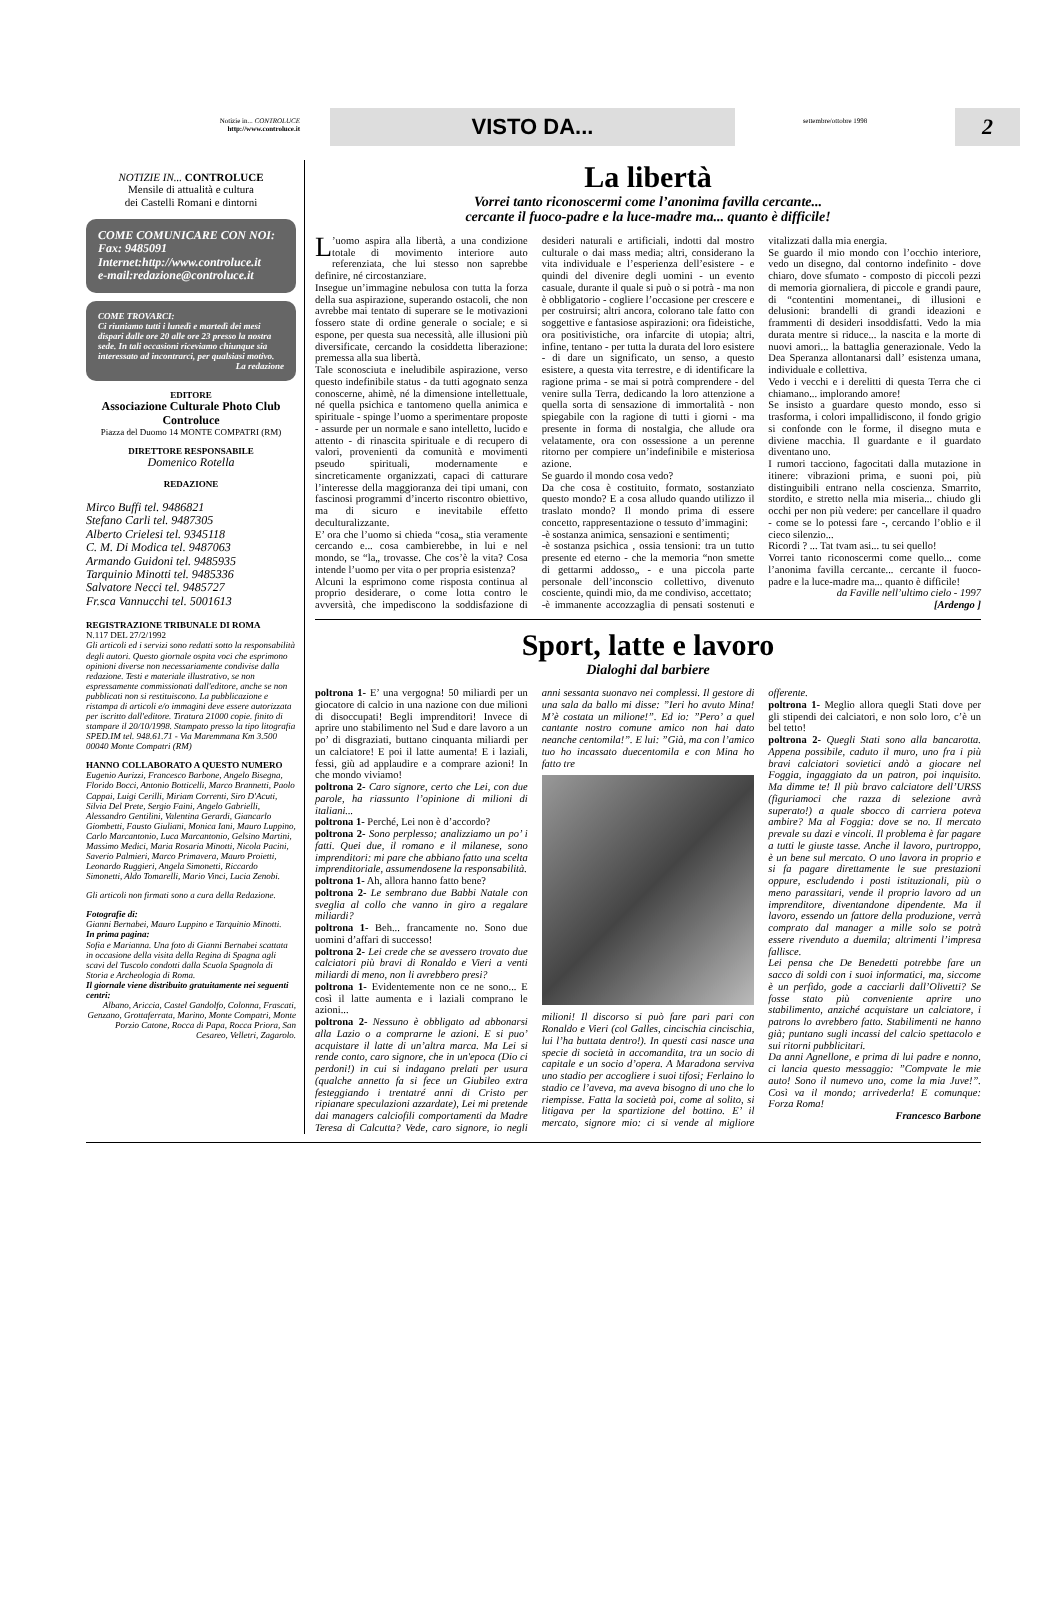Notizie in... CONTROLUCE
http://www.controluce.it
VISTO DA...
settembre/ottobre 1998
2
NOTIZIE IN... CONTROLUCE
Mensile di attualità e cultura
dei Castelli Romani e dintorni
COME COMUNICARE CON NOI:
Fax: 9485091
Internet:http://www.controluce.it
e-mail:redazione@controluce.it
COME TROVARCI:
Ci riuniamo tutti i lunedì e martedì dei mesi dispari dalle ore 20 alle ore 23 presso la nostra sede. In tali occasioni riceviamo chiunque sia interessato ad incontrarci, per qualsiasi motivo.
La redazione
EDITORE
Associazione Culturale Photo Club Controluce
Piazza del Duomo 14 MONTE COMPATRI (RM)
DIRETTORE RESPONSABILE
Domenico Rotella
REDAZIONE
Mirco Buffi tel. 9486821
Stefano Carli tel. 9487305
Alberto Crielesi tel. 9345118
C. M. Di Modica tel. 9487063
Armando Guidoni tel. 9485935
Tarquinio Minotti tel. 9485336
Salvatore Necci tel. 9485727
Fr.sca Vannucchi tel. 5001613
REGISTRAZIONE TRIBUNALE DI ROMA
N.117 DEL 27/2/1992
Gli articoli ed i servizi sono redatti sotto la responsabilità degli autori. Questo giornale ospita voci che esprimono opinioni diverse non necessariamente condivise dalla redazione. Testi e materiale illustrativo, se non espressamente commissionati dall'editore, anche se non pubblicati non si restituiscono. La pubblicazione e ristampa di articoli e/o immagini deve essere autorizzata per iscritto dall'editore. Tiratura 21000 copie. finito di stampare il 20/10/1998. Stampato presso la tipo litografia SPED.IM tel. 948.61.71 - Via Maremmana Km 3.500 00040 Monte Compatri (RM)
HANNO COLLABORATO A QUESTO NUMERO
Eugenio Aurizzi, Francesco Barbone, Angelo Bisegna, Florido Bocci, Antonio Botticelli, Marco Brannetti, Paolo Cappai, Luigi Cerilli, Miriam Correnti, Siro D'Acuti, Silvia Del Prete, Sergio Faini, Angelo Gabrielli, Alessandro Gentilini, Valentina Gerardi, Giancarlo Giombetti, Fausto Giuliani, Monica Iani, Mauro Luppino, Carlo Marcantonio, Luca Marcantonio, Gelsino Martini, Massimo Medici, Maria Rosaria Minotti, Nicola Pacini, Saverio Palmieri, Marco Primavera, Mauro Proietti, Leonardo Ruggieri, Angela Simonetti, Riccardo Simonetti, Aldo Tomarelli, Mario Vinci, Lucia Zenobi.
Gli articoli non firmati sono a cura della Redazione.
Fotografie di:
Gianni Bernabei, Mauro Luppino e Tarquinio Minotti.
In prima pagina:
Sofia e Marianna. Una foto di Gianni Bernabei scattata in occasione della visita della Regina di Spagna agli scavi del Tuscolo condotti dalla Scuola Spagnola di Storia e Archeologia di Roma.
Il giornale viene distribuito gratuitamente nei seguenti centri:
Albano, Ariccia, Castel Gandolfo, Colonna, Frascati, Genzano, Grottaferrata, Marino, Monte Compatri, Monte Porzio Catone, Rocca di Papa, Rocca Priora, San Cesareo, Velletri, Zagarolo.
La libertà
Vorrei tanto riconoscermi come l’anonima favilla cercante...
cercante il fuoco-padre e la luce-madre ma... quanto è difficile!
L’uomo aspira alla libertà, a una condizione totale di movimento interiore auto referenziata, che lui stesso non saprebbe definire, né circostanziare.
Insegue un’immagine nebulosa con tutta la forza della sua aspirazione, superando ostacoli, che non avrebbe mai tentato di superare se le motivazioni fossero state di ordine generale o sociale; e si espone, per questa sua necessità, alle illusioni più diversificate, cercando la cosiddetta liberazione: premessa alla sua libertà.
Tale sconosciuta e ineludibile aspirazione, verso questo indefinibile status - da tutti agognato senza conoscerne, ahimè, né la dimensione intellettuale, né quella psichica e tantomeno quella animica e spirituale - spinge l’uomo a sperimentare proposte - assurde per un normale e sano intelletto, lucido e attento - di rinascita spirituale e di recupero di valori, provenienti da comunità e movimenti pseudo spirituali, modernamente e sincreticamente organizzati, capaci di catturare l’interesse della maggioranza dei tipi umani, con fascinosi programmi d’incerto riscontro obiettivo, ma di sicuro e inevitabile effetto deculturalizzante.
E’ ora che l’uomo si chieda “cosa„ stia veramente cercando e... cosa cambierebbe, in lui e nel mondo, se “la„ trovasse. Che cos’è la vita? Cosa intende l’uomo per vita o per propria esistenza?
Alcuni la esprimono come risposta continua al proprio desiderare, o come lotta contro le avversità, che impediscono la soddisfazione di desideri naturali e artificiali, indotti dal mostro culturale o dai mass media; altri, considerano la vita individuale e l’esperienza dell’esistere - e quindi del divenire degli uomini - un evento casuale, durante il quale si può o si potrà - ma non è obbligatorio - cogliere l’occasione per crescere e per costruirsi; altri ancora, colorano tale fatto con soggettive e fantasiose aspirazioni: ora fideistiche, ora positivistiche, ora infarcite di utopia; altri, infine, tentano - per tutta la durata del loro esistere - di dare un significato, un senso, a questo esistere, a questa vita terrestre, e di identificare la ragione prima - se mai si potrà comprendere - del venire sulla Terra, dedicando la loro attenzione a quella sorta di sensazione di immortalità - non spiegabile con la ragione di tutti i giorni - ma presente in forma di nostalgia, che allude ora velatamente, ora con ossessione a un perenne ritorno per compiere un’indefinibile e misteriosa azione.
Se guardo il mondo cosa vedo?
Da che cosa è costituito, formato, sostanziato questo mondo? E a cosa alludo quando utilizzo il traslato mondo? Il mondo prima di essere concetto, rappresentazione o tessuto d’immagini:
-è sostanza animica, sensazioni e sentimenti;
-è sostanza psichica , ossia tensioni: tra un tutto presente ed eterno - che la memoria “non smette di gettarmi addosso„ - e una piccola parte personale dell’inconscio collettivo, divenuto cosciente, quindi mio, da me condiviso, accettato;
-è immanente accozzaglia di pensati sostenuti e vitalizzati dalla mia energia.
Se guardo il mio mondo con l’occhio interiore, vedo un disegno, dal contorno indefinito - dove chiaro, dove sfumato - composto di piccoli pezzi di memoria giornaliera, di piccole e grandi paure, di “contentini momentanei„ di illusioni e delusioni: brandelli di grandi ideazioni e frammenti di desideri insoddisfatti. Vedo la mia durata mentre si riduce... la nascita e la morte di nuovi amori... la battaglia generazionale. Vedo la Dea Speranza allontanarsi dall’ esistenza umana, individuale e collettiva.
Vedo i vecchi e i derelitti di questa Terra che ci chiamano... implorando amore!
Se insisto a guardare questo mondo, esso si trasforma, i colori impallidiscono, il fondo grigio si confonde con le forme, il disegno muta e diviene macchia. Il guardante e il guardato diventano uno.
I rumori tacciono, fagocitati dalla mutazione in itinere: vibrazioni prima, e suoni poi, più distinguibili entrano nella coscienza. Smarrito, stordito, e stretto nella mia miseria... chiudo gli occhi per non più vedere: per cancellare il quadro - come se lo potessi fare -, cercando l’oblio e il cieco silenzio...
Ricordi ? ... Tat tvam asi... tu sei quello!
Vorrei tanto riconoscermi come quello... come l’anonima favilla cercante... cercante il fuoco-padre e la luce-madre ma... quanto è difficile!
da Faville nell’ultimo cielo - 1997
[Ardengo ]
Sport, latte e lavoro
Dialoghi dal barbiere
poltrona 1- E’ una vergogna! 50 miliardi per un giocatore di calcio in una nazione con due milioni di disoccupati! Begli imprenditori! Invece di aprire uno stabilimento nel Sud e dare lavoro a un po’ di disgraziati, buttano cinquanta miliardi per un calciatore! E poi il latte aumenta! E i laziali, fessi, giù ad applaudire e a comprare azioni! In che mondo viviamo!
poltrona 2- Caro signore, certo che Lei, con due parole, ha riassunto l’opinione di milioni di italiani...
poltrona 1- Perché, Lei non è d’accordo?
poltrona 2- Sono perplesso; analizziamo un po’ i fatti. Quei due, il romano e il milanese, sono imprenditori: mi pare che abbiano fatto una scelta imprenditoriale, assumendosene la responsabilità.
poltrona 1- Ah, allora hanno fatto bene?
poltrona 2- Le sembrano due Babbi Natale con sveglia al collo che vanno in giro a regalare miliardi?
poltrona 1- Beh... francamente no. Sono due uomini d’affari di successo!
poltrona 2- Lei crede che se avessero trovato due calciatori più bravi di Ronaldo e Vieri a venti miliardi di meno, non li avrebbero presi?
poltrona 1- Evidentemente non ce ne sono... E così il latte aumenta e i laziali comprano le azioni...
poltrona 2- Nessuno è obbligato ad abbonarsi alla Lazio o a comprarne le azioni. E si puo’ acquistare il latte di un’altra marca. Ma Lei si rende conto, caro signore, che in un'epoca (Dio ci perdoni!) in cui si indagano prelati per usura (qualche annetto fa si fece un Giubileo extra festeggiando i trentatré anni di Cristo per ripianare speculazioni azzardate), Lei mi pretende dai managers calciofili comportamenti da Madre Teresa di Calcutta? Vede, caro signore, io negli anni sessanta suonavo nei complessi. Il gestore di una sala da ballo mi disse: ”Ieri ho avuto Mina! M’è costata un milione!”. Ed io: ”Pero’ a quel cantante nostro comune amico non hai dato neanche centomila!”. E lui: ”Già, ma con l’amico tuo ho incassato duecentomila e con Mina ho fatto tre
milioni! Il discorso si può fare pari pari con Ronaldo e Vieri (col Galles, cincischia cincischia, lui l’ha buttata dentro!). In questi casi nasce una specie di società in accomandita, tra un socio di capitale e un socio d’opera. A Maradona serviva uno stadio per accogliere i suoi tifosi; Ferlaino lo stadio ce l’aveva, ma aveva bisogno di uno che lo riempisse. Fatta la società poi, come al solito, si litigava per la spartizione del bottino. E’ il mercato, signore mio: ci si vende al migliore offerente.
poltrona 1- Meglio allora quegli Stati dove per gli stipendi dei calciatori, e non solo loro, c’è un bel tetto!
poltrona 2- Quegli Stati sono alla bancarotta. Appena possibile, caduto il muro, uno fra i più bravi calciatori sovietici andò a giocare nel Foggia, ingaggiato da un patron, poi inquisito. Ma dimme te! Il più bravo calciatore dell’URSS (figuriamoci che razza di selezione avrà superato!) a quale sbocco di carriera poteva ambire? Ma al Foggia: dove se no. Il mercato prevale su dazi e vincoli. Il problema è far pagare a tutti le giuste tasse. Anche il lavoro, purtroppo, è un bene sul mercato. O uno lavora in proprio e si fa pagare direttamente le sue prestazioni oppure, escludendo i posti istituzionali, più o meno parassitari, vende il proprio lavoro ad un imprenditore, diventandone dipendente. Ma il lavoro, essendo un fattore della produzione, verrà comprato dal manager a mille solo se potrà essere rivenduto a duemila; altrimenti l’impresa fallisce.
Lei pensa che De Benedetti potrebbe fare un sacco di soldi con i suoi informatici, ma, siccome è un perfido, gode a cacciarli dall’Olivetti? Se fosse stato più conveniente aprire uno stabilimento, anziché acquistare un calciatore, i patrons lo avrebbero fatto. Stabilimenti ne hanno già; puntano sugli incassi del calcio spettacolo e sui ritorni pubblicitari.
Da anni Agnellone, e prima di lui padre e nonno, ci lancia questo messaggio: ”Compvate le mie auto! Sono il numevo uno, come la mia Juve!”. Così va il mondo; arrivederla! E comunque: Forza Roma!
Francesco Barbone